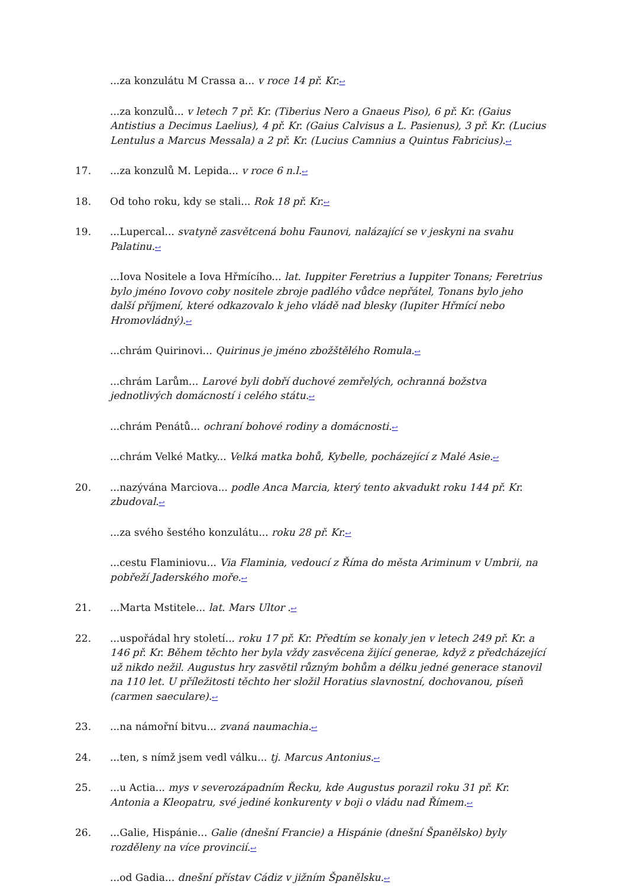...za konzulátu M Crassa a... v roce 14 př. Kr.↩
...za konzulů... v letech 7 př. Kr. (Tiberius Nero a Gnaeus Piso), 6 př. Kr. (Gaius Antistius a Decimus Laelius), 4 př. Kr. (Gaius Calvisus a L. Pasienus), 3 př. Kr. (Lucius Lentulus a Marcus Messala) a 2 př. Kr. (Lucius Camnius a Quintus Fabricius).↩
17....za konzulů M. Lepida... v roce 6 n.l.↩
18. Od toho roku, kdy se stali... Rok 18 př. Kr.↩
19....Lupercal... svatyně zasvětcená bohu Faunovi, nalázající se v jeskyni na svahu Palatinu.↩
...Iova Nositele a Iova Hřmícího... lat. Iuppiter Feretrius a Iuppiter Tonans; Feretrius bylo jméno Iovovo coby nositele zbroje padlého vůdce nepřátel, Tonans bylo jeho další příjmení, které odkazovalo k jeho vládě nad blesky (Iupiter Hřmící nebo Hromovládný).↩
...chrám Quirinovi... Quirinus je jméno zbožštělého Romula.↩
...chrám Larům... Larové byli dobří duchové zemřelých, ochranná božstva jednotlivých domácností i celého státu.↩
...chrám Penátů... ochraní bohové rodiny a domácnosti.↩
...chrám Velké Matky... Velká matka bohů, Kybelle, pocházející z Malé Asie.↩
20....nazývána Marciova... podle Anca Marcia, který tento akvadukt roku 144 př. Kr. zbudoval.↩
...za svého šestého konzulátu... roku 28 př. Kr.↩
...cestu Flaminiovu... Via Flaminia, vedoucí z Říma do města Ariminum v Umbrii, na pobřeží Jaderského moře.↩
21....Marta Mstitele... lat. Mars Ultor .↩
22....uspořádal hry století... roku 17 př. Kr. Předtím se konaly jen v letech 249 př. Kr. a 146 př. Kr. Během těchto her byla vždy zasvěcena žijící generae, když z předcházející už nikdo nežil. Augustus hry zasvětil různým bohům a délku jedné generace stanovil na 110 let. U příležitosti těchto her složil Horatius slavnostní, dochovanou, píseň (carmen saeculare).↩
23....na námořní bitvu... zvaná naumachia.↩
24....ten, s nímž jsem vedl válku... tj. Marcus Antonius.↩
25....u Actia... mys v severozápadním Řecku, kde Augustus porazil roku 31 př. Kr. Antonia a Kleopatru, své jediné konkurenty v boji o vládu nad Římem.↩
26....Galie, Hispánie... Galie (dnešní Francie) a Hispánie (dnešní Španělsko) byly rozděleny na více provincií.↩
...od Gadia... dnešní přístav Cádiz v jižním Španělsku.↩